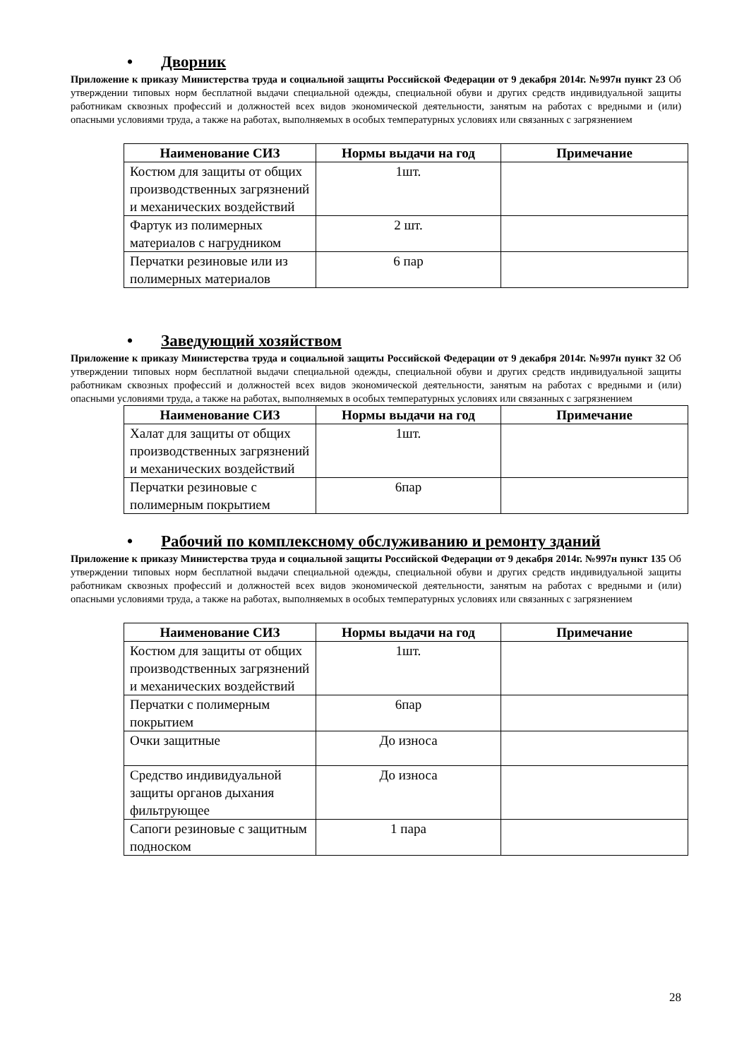• Дворник
Приложение к приказу Министерства труда и социальной защиты Российской Федерации от 9 декабря 2014г. №997н пункт 23 Об утверждении типовых норм бесплатной выдачи специальной одежды, специальной обуви и других средств индивидуальной защиты работникам сквозных профессий и должностей всех видов экономической деятельности, занятым на работах с вредными и (или) опасными условиями труда, а также на работах, выполняемых в особых температурных условиях или связанных с загрязнением
| Наименование СИЗ | Нормы выдачи на год | Примечание |
| --- | --- | --- |
| Костюм для защиты от общих производственных загрязнений и механических воздействий | 1шт. | |
| Фартук из полимерных материалов с нагрудником | 2 шт. | |
| Перчатки резиновые или из полимерных материалов | 6 пар | |
• Заведующий хозяйством
Приложение к приказу Министерства труда и социальной защиты Российской Федерации от 9 декабря 2014г. №997н пункт 32 Об утверждении типовых норм бесплатной выдачи специальной одежды, специальной обуви и других средств индивидуальной защиты работникам сквозных профессий и должностей всех видов экономической деятельности, занятым на работах с вредными и (или) опасными условиями труда, а также на работах, выполняемых в особых температурных условиях или связанных с загрязнением
| Наименование СИЗ | Нормы выдачи на год | Примечание |
| --- | --- | --- |
| Халат для защиты от общих производственных загрязнений и механических воздействий | 1шт. | |
| Перчатки резиновые с полимерным покрытием | 6пар | |
• Рабочий по комплексному обслуживанию и ремонту зданий
Приложение к приказу Министерства труда и социальной защиты Российской Федерации от 9 декабря 2014г. №997н пункт 135 Об утверждении типовых норм бесплатной выдачи специальной одежды, специальной обуви и других средств индивидуальной защиты работникам сквозных профессий и должностей всех видов экономической деятельности, занятым на работах с вредными и (или) опасными условиями труда, а также на работах, выполняемых в особых температурных условиях или связанных с загрязнением
| Наименование СИЗ | Нормы выдачи на год | Примечание |
| --- | --- | --- |
| Костюм для защиты от общих производственных загрязнений и механических воздействий | 1шт. | |
| Перчатки с полимерным покрытием | 6пар | |
| Очки защитные | До износа | |
| Средство индивидуальной защиты органов дыхания фильтрующее | До износа | |
| Сапоги резиновые с защитным подноском | 1 пара | |
28